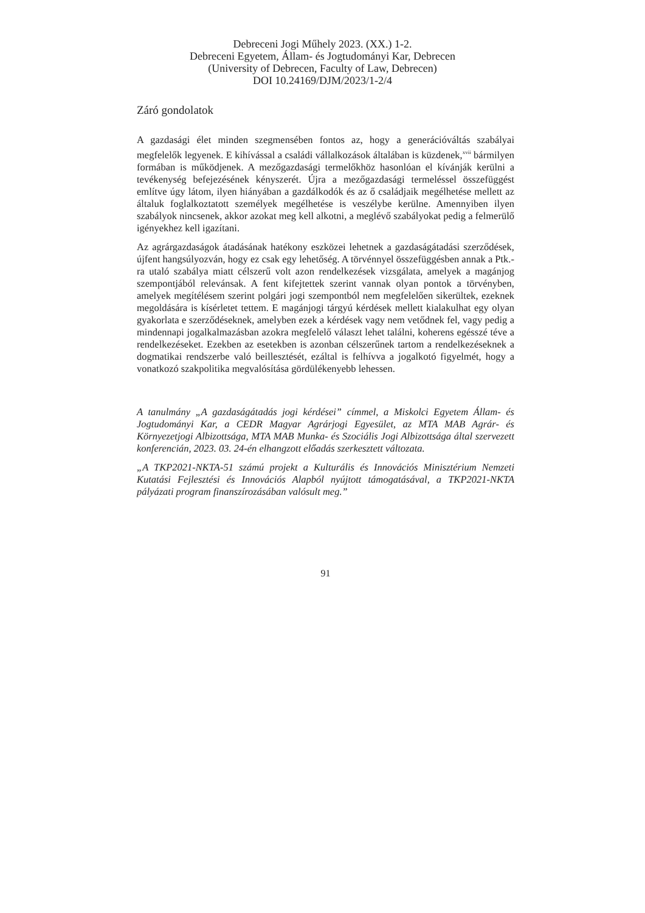Debreceni Jogi Műhely 2023. (XX.) 1-2.
Debreceni Egyetem, Állam- és Jogtudományi Kar, Debrecen
(University of Debrecen, Faculty of Law, Debrecen)
DOI 10.24169/DJM/2023/1-2/4
Záró gondolatok
A gazdasági élet minden szegmensében fontos az, hogy a generációváltás szabályai megfelelők legyenek. E kihívással a családi vállalkozások általában is küzdenek,<sup>xvii</sup> bármilyen formában is működjenek. A mezőgazdasági termelőkhöz hasonlóan el kívánják kerülni a tevékenység befejezésének kényszerét. Újra a mezőgazdasági termeléssel összefüggést említve úgy látom, ilyen hiányában a gazdálkodók és az ő családjaik megélhetése mellett az általuk foglalkoztatott személyek megélhetése is veszélybe kerülne. Amennyiben ilyen szabályok nincsenek, akkor azokat meg kell alkotni, a meglévő szabályokat pedig a felmerülő igényekhez kell igazítani.
Az agrárgazdaságok átadásának hatékony eszközei lehetnek a gazdaságátadási szerződések, újfent hangsúlyozván, hogy ez csak egy lehetőség. A törvénnyel összefüggésben annak a Ptk.-ra utaló szabálya miatt célszerű volt azon rendelkezések vizsgálata, amelyek a magánjog szempontjából relevánsak. A fent kifejtettek szerint vannak olyan pontok a törvényben, amelyek megítélésem szerint polgári jogi szempontból nem megfelelően sikerültek, ezeknek megoldására is kísérletet tettem. E magánjogi tárgyú kérdések mellett kialakulhat egy olyan gyakorlata e szerződéseknek, amelyben ezek a kérdések vagy nem vetődnek fel, vagy pedig a mindennapi jogalkalmazásban azokra megfelelő választ lehet találni, koherens egésszé téve a rendelkezéseket. Ezekben az esetekben is azonban célszerűnek tartom a rendelkezéseknek a dogmatikai rendszerbe való beillesztését, ezáltal is felhívva a jogalkotó figyelmét, hogy a vonatkozó szakpolitika megvalósítása gördülékenyebb lehessen.
A tanulmány „A gazdaságátadás jogi kérdései” címmel, a Miskolci Egyetem Állam- és Jogtudományi Kar, a CEDR Magyar Agrárjogi Egyesület, az MTA MAB Agrár- és Környezetjogi Albizottsága, MTA MAB Munka- és Szociális Jogi Albizottsága által szervezett konferencián, 2023. 03. 24-én elhangzott előadás szerkesztett változata.
„A TKP2021-NKTA-51 számú projekt a Kulturális és Innovációs Minisztérium Nemzeti Kutatási Fejlesztési és Innovációs Alapból nyújtott támogatásával, a TKP2021-NKTA pályázati program finanszírozásában valósult meg.”
91